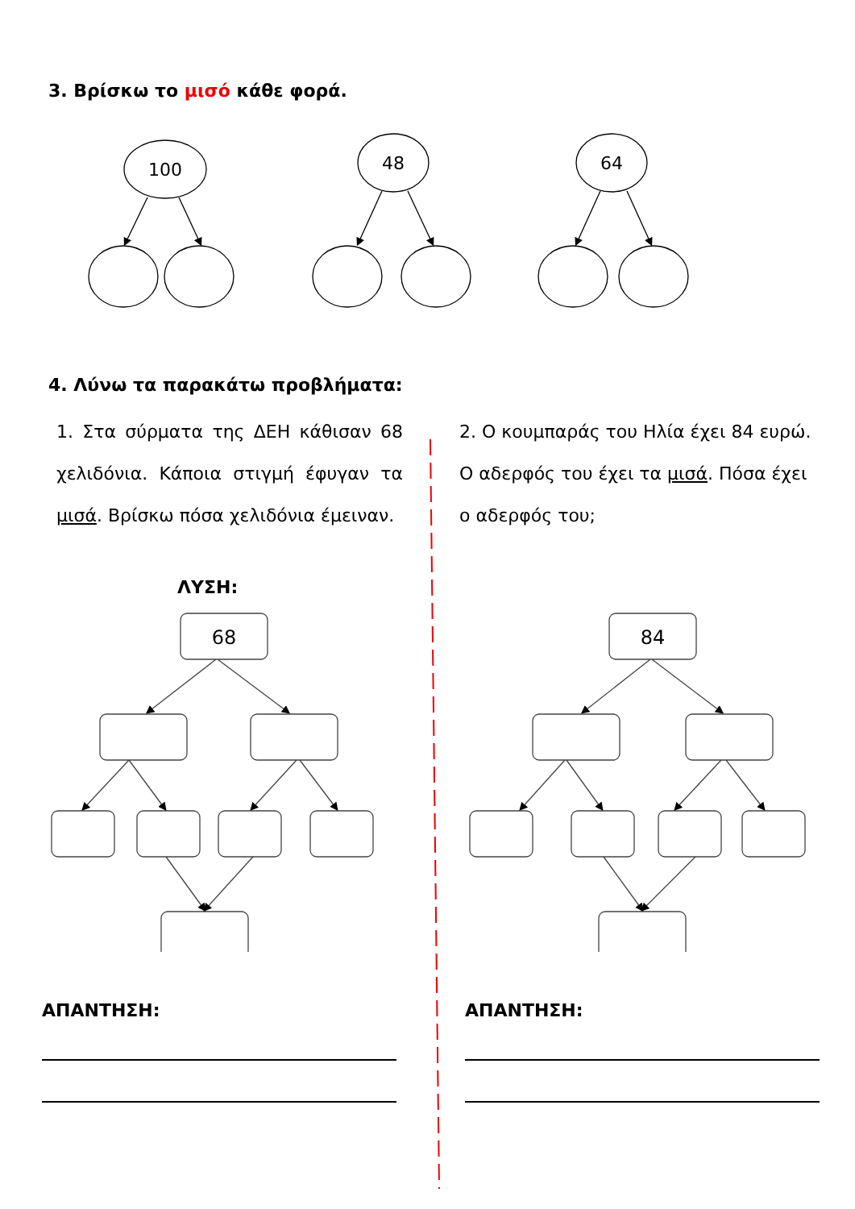3. Βρίσκω το μισό κάθε φορά.
100
48
64
4. Λύνω τα παρακάτω προβλήματα:
1. Στα σύρματα της ΔΕΗ κάθισαν 68 χελιδόνια. Κάποια στιγμή έφυγαν τα μισά. Βρίσκω πόσα χελιδόνια έμειναν.
ΛΥΣΗ:
2. Ο κουμπαράς του Ηλία έχει 84 ευρώ. Ο αδερφός του έχει τα μισά. Πόσα έχει ο αδερφός του;
68
84
ΑΠΑΝΤΗΣΗ: ΑΠΑΝΤΗΣΗ: